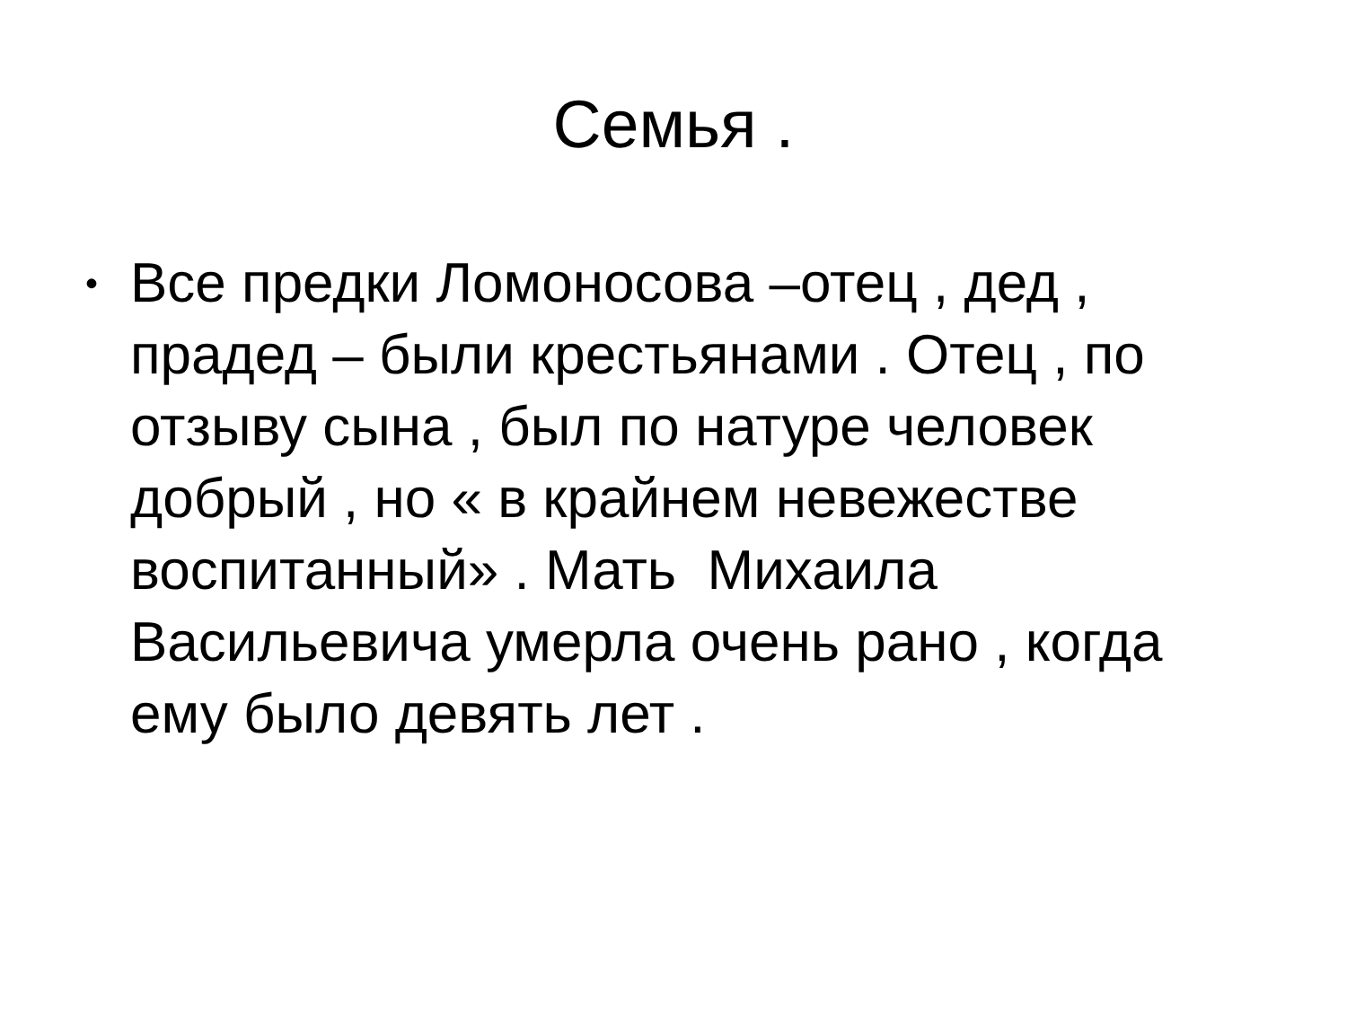Семья .
•
Все предки Ломоносова –отец , дед , прадед – были крестьянами . Отец , по отзыву сына , был по натуре человек добрый , но « в крайнем невежестве воспитанный» . Мать Михаила Васильевича умерла очень рано , когда ему было девять лет .